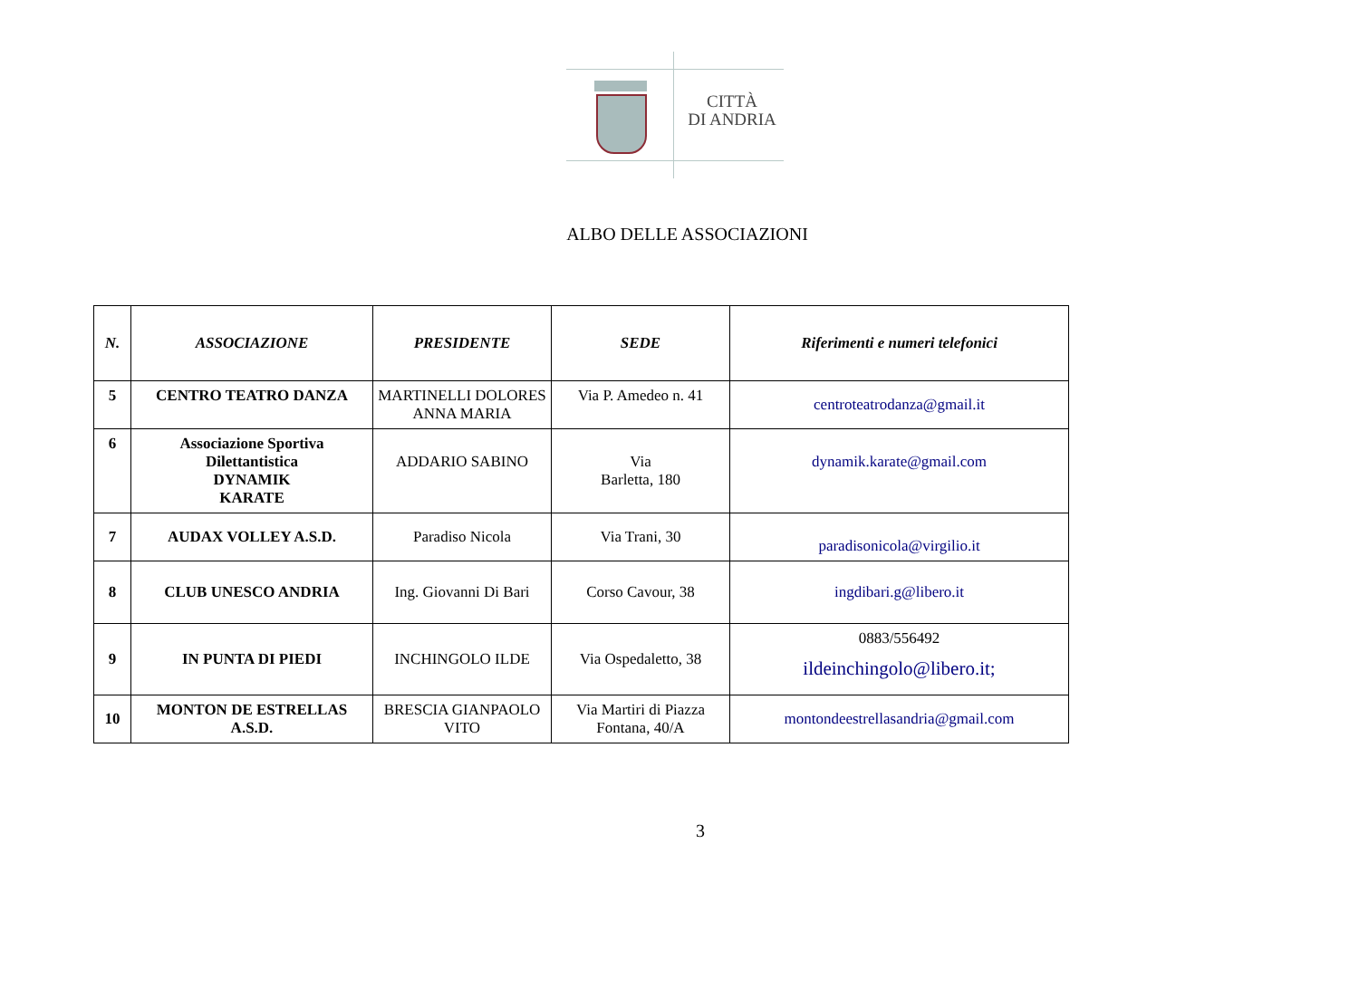CITTÀ
DI ANDRIA
ALBO DELLE ASSOCIAZIONI
| N. | ASSOCIAZIONE | PRESIDENTE | SEDE | Riferimenti e numeri telefonici |
| --- | --- | --- | --- | --- |
| 5 | CENTRO TEATRO DANZA | MARTINELLI DOLORES ANNA MARIA | Via P. Amedeo n. 41 | centroteatrodanza@gmail.it |
| 6 | Associazione Sportiva Dilettantistica DYNAMIK KARATE | ADDARIO SABINO | Via Barletta, 180 | dynamik.karate@gmail.com |
| 7 | AUDAX VOLLEY A.S.D. | Paradiso Nicola | Via Trani, 30 | paradisonicola@virgilio.it |
| 8 | CLUB UNESCO ANDRIA | Ing. Giovanni Di Bari | Corso Cavour, 38 | ingdibari.g@libero.it |
| 9 | IN PUNTA DI PIEDI | INCHINGOLO ILDE | Via Ospedaletto, 38 | 0883/556492 ildeinchingolo@libero.it; |
| 10 | MONTON DE ESTRELLAS A.S.D. | BRESCIA GIANPAOLO VITO | Via Martiri di Piazza Fontana, 40/A | montondeestrellasandria@gmail.com |
3